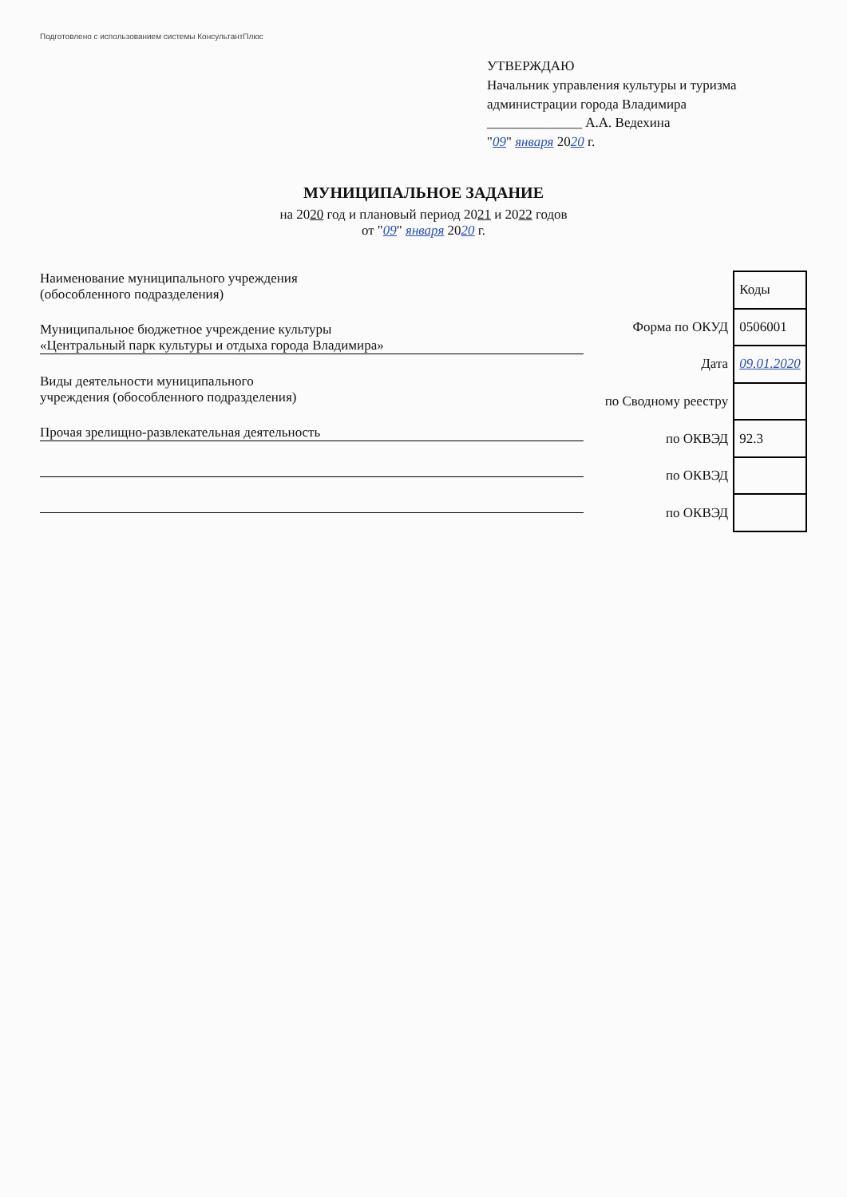Подготовлено с использованием системы КонсультантПлюс
УТВЕРЖДАЮ
Начальник управления культуры и туризма
администрации города Владимира
______________ А.А. Ведехина
"09" января 2020 г.
МУНИЦИПАЛЬНОЕ ЗАДАНИЕ
на 2020 год и плановый период 2021 и 2022 годов
от "09" января 2020 г.
Наименование муниципального учреждения
(обособленного подразделения)
Муниципальное бюджетное учреждение культуры
«Центральный парк культуры и отдыха города Владимира»
Виды деятельности муниципального
учреждения (обособленного подразделения)
Прочая зрелищно-развлекательная деятельность
| | Коды |
| Форма по ОКУД | 0506001 |
| Дата | 09.01.2020 |
| по Сводному реестру | |
| по ОКВЭД | 92.3 |
| по ОКВЭД | |
| по ОКВЭД | |